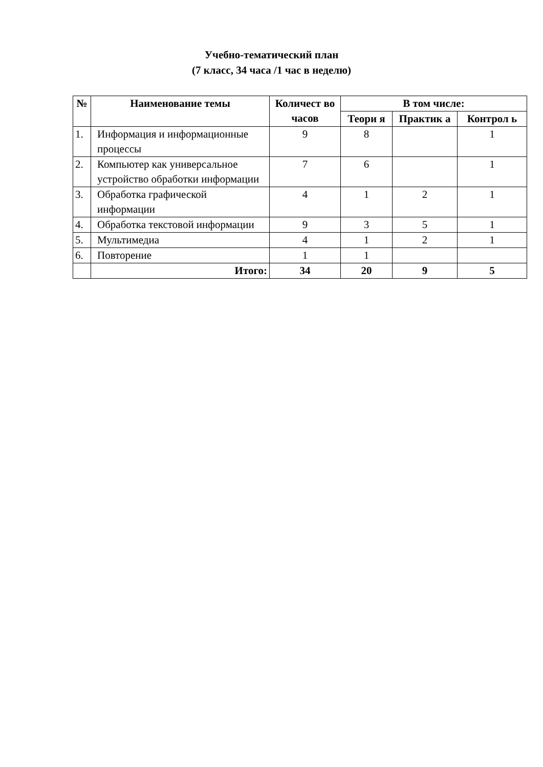Учебно-тематический план
(7 класс, 34 часа /1 час в неделю)
| № | Наименование темы | Количест во часов | В том числе: | | |
| --- | --- | --- | --- | --- | --- |
| | | | Теори я | Практик а | Контрол ь |
| 1. | Информация и информационные процессы | 9 | 8 | | 1 |
| 2. | Компьютер как универсальное устройство обработки информации | 7 | 6 | | 1 |
| 3. | Обработка графической информации | 4 | 1 | 2 | 1 |
| 4. | Обработка текстовой информации | 9 | 3 | 5 | 1 |
| 5. | Мультимедиа | 4 | 1 | 2 | 1 |
| 6. | Повторение | 1 | 1 | | |
| | Итого: | 34 | 20 | 9 | 5 |